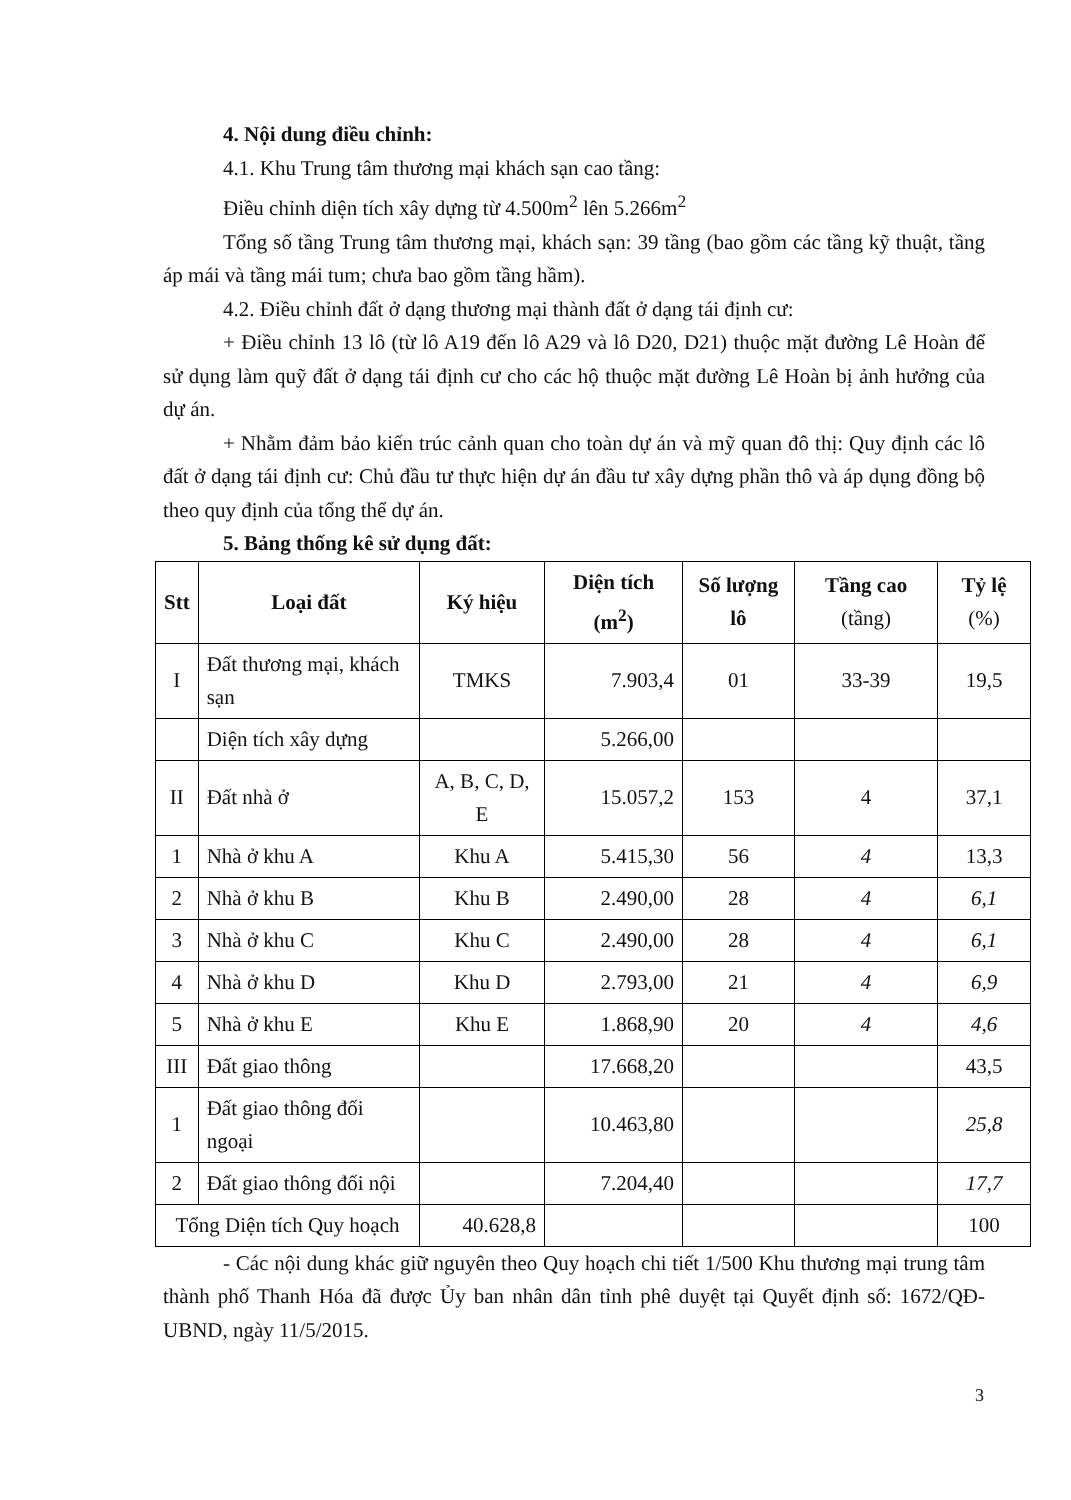4. Nội dung điều chỉnh:
4.1. Khu Trung tâm thương mại khách sạn cao tầng:
Điều chỉnh diện tích xây dựng từ 4.500m<sup>2</sup> lên 5.266m<sup>2</sup>
Tổng số tầng Trung tâm thương mại, khách sạn: 39 tầng (bao gồm các tầng kỹ thuật, tầng áp mái và tầng mái tum; chưa bao gồm tầng hầm).
4.2. Điều chỉnh đất ở dạng thương mại thành đất ở dạng tái định cư:
+ Điều chỉnh 13 lô (từ lô A19 đến lô A29 và lô D20, D21) thuộc mặt đường Lê Hoàn để sử dụng làm quỹ đất ở dạng tái định cư cho các hộ thuộc mặt đường Lê Hoàn bị ảnh hưởng của dự án.
+ Nhằm đảm bảo kiến trúc cảnh quan cho toàn dự án và mỹ quan đô thị: Quy định các lô đất ở dạng tái định cư: Chủ đầu tư thực hiện dự án đầu tư xây dựng phần thô và áp dụng đồng bộ theo quy định của tổng thể dự án.
5. Bảng thống kê sử dụng đất:
| Stt | Loại đất | Ký hiệu | Diện tích (m<sup>2</sup>) | Số lượng lô | Tầng cao (tầng) | Tỷ lệ (%) | |
| --- | --- | --- | --- | --- | --- | --- | --- |
| I | Đất thương mại, khách sạn | TMKS | 7.903,4 | 01 | 33-39 | 19,5 | |
| | Diện tích xây dựng | | 5.266,00 | | | | |
| II | Đất nhà ở | A, B, C, D, E | 15.057,2 | 153 | 4 | 37,1 | |
| 1 | Nhà ở khu A | Khu A | 5.415,30 | 56 | 4 | 13,3 | |
| 2 | Nhà ở khu B | Khu B | 2.490,00 | 28 | 4 | 6,1 | |
| 3 | Nhà ở khu C | Khu C | 2.490,00 | 28 | 4 | 6,1 | |
| 4 | Nhà ở khu D | Khu D | 2.793,00 | 21 | 4 | 6,9 | |
| 5 | Nhà ở khu E | Khu E | 1.868,90 | 20 | 4 | 4,6 | |
| III | Đất giao thông | | 17.668,20 | | | 43,5 | |
| 1 | Đất giao thông đối ngoại | | 10.463,80 | | | 25,8 | |
| 2 | Đất giao thông đối nội | | 7.204,40 | | | 17,7 | |
| Tổng Diện tích Quy hoạch | | 40.628,8 | | | | | 100 |
- Các nội dung khác giữ nguyên theo Quy hoạch chi tiết 1/500 Khu thương mại trung tâm thành phố Thanh Hóa đã được Ủy ban nhân dân tỉnh phê duyệt tại Quyết định số: 1672/QĐ-UBND, ngày 11/5/2015.
3